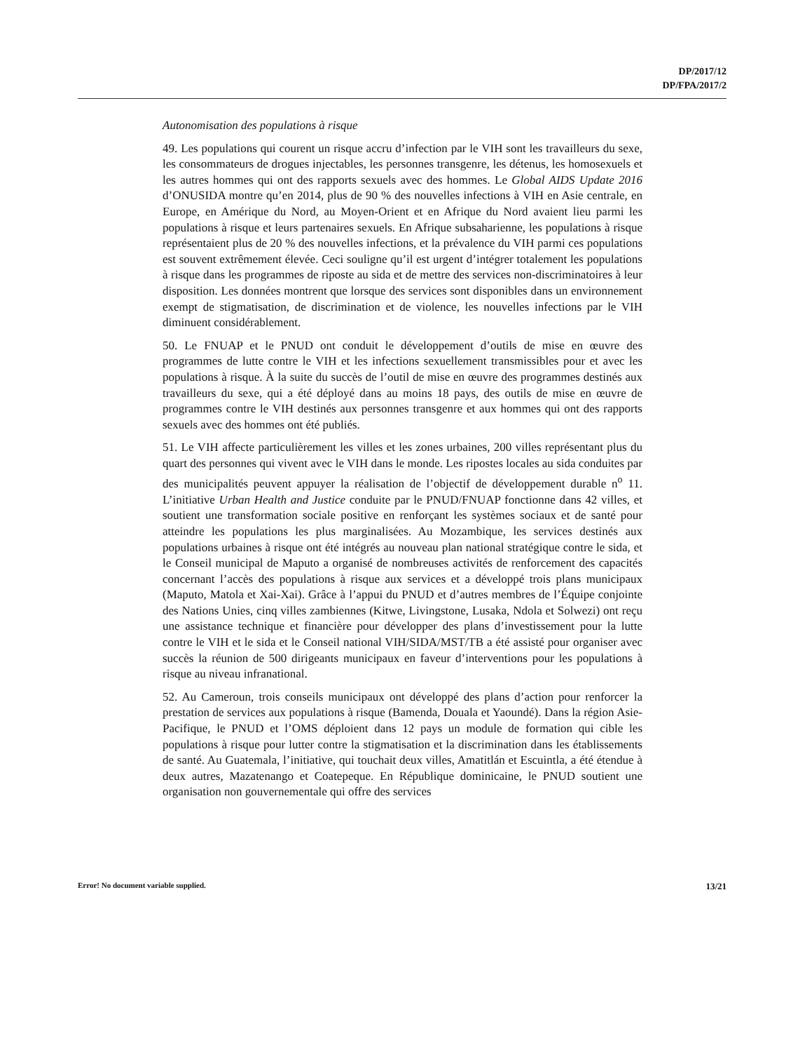DP/2017/12
DP/FPA/2017/2
Autonomisation des populations à risque
49. Les populations qui courent un risque accru d’infection par le VIH sont les travailleurs du sexe, les consommateurs de drogues injectables, les personnes transgenre, les détenus, les homosexuels et les autres hommes qui ont des rapports sexuels avec des hommes. Le Global AIDS Update 2016 d’ONUSIDA montre qu’en 2014, plus de 90 % des nouvelles infections à VIH en Asie centrale, en Europe, en Amérique du Nord, au Moyen-Orient et en Afrique du Nord avaient lieu parmi les populations à risque et leurs partenaires sexuels. En Afrique subsaharienne, les populations à risque représentaient plus de 20 % des nouvelles infections, et la prévalence du VIH parmi ces populations est souvent extrêmement élevée. Ceci souligne qu’il est urgent d’intégrer totalement les populations à risque dans les programmes de riposte au sida et de mettre des services non-discriminatoires à leur disposition. Les données montrent que lorsque des services sont disponibles dans un environnement exempt de stigmatisation, de discrimination et de violence, les nouvelles infections par le VIH diminuent considérablement.
50. Le FNUAP et le PNUD ont conduit le développement d’outils de mise en œuvre des programmes de lutte contre le VIH et les infections sexuellement transmissibles pour et avec les populations à risque. À la suite du succès de l’outil de mise en œuvre des programmes destinés aux travailleurs du sexe, qui a été déployé dans au moins 18 pays, des outils de mise en œuvre de programmes contre le VIH destinés aux personnes transgenre et aux hommes qui ont des rapports sexuels avec des hommes ont été publiés.
51. Le VIH affecte particulièrement les villes et les zones urbaines, 200 villes représentant plus du quart des personnes qui vivent avec le VIH dans le monde. Les ripostes locales au sida conduites par des municipalités peuvent appuyer la réalisation de l’objectif de développement durable n<sup>o</sup> 11. L’initiative Urban Health and Justice conduite par le PNUD/FNUAP fonctionne dans 42 villes, et soutient une transformation sociale positive en renforçant les systèmes sociaux et de santé pour atteindre les populations les plus marginalisées. Au Mozambique, les services destinés aux populations urbaines à risque ont été intégrés au nouveau plan national stratégique contre le sida, et le Conseil municipal de Maputo a organisé de nombreuses activités de renforcement des capacités concernant l’accès des populations à risque aux services et a développé trois plans municipaux (Maputo, Matola et Xai-Xai). Grâce à l’appui du PNUD et d’autres membres de l’Équipe conjointe des Nations Unies, cinq villes zambiennes (Kitwe, Livingstone, Lusaka, Ndola et Solwezi) ont reçu une assistance technique et financière pour développer des plans d’investissement pour la lutte contre le VIH et le sida et le Conseil national VIH/SIDA/MST/TB a été assisté pour organiser avec succès la réunion de 500 dirigeants municipaux en faveur d’interventions pour les populations à risque au niveau infranational.
52. Au Cameroun, trois conseils municipaux ont développé des plans d’action pour renforcer la prestation de services aux populations à risque (Bamenda, Douala et Yaoundé). Dans la région Asie-Pacifique, le PNUD et l’OMS déploient dans 12 pays un module de formation qui cible les populations à risque pour lutter contre la stigmatisation et la discrimination dans les établissements de santé. Au Guatemala, l’initiative, qui touchait deux villes, Amatitlán et Escuintla, a été étendue à deux autres, Mazatenango et Coatepeque. En République dominicaine, le PNUD soutient une organisation non gouvernementale qui offre des services
Error! No document variable supplied. 13/21